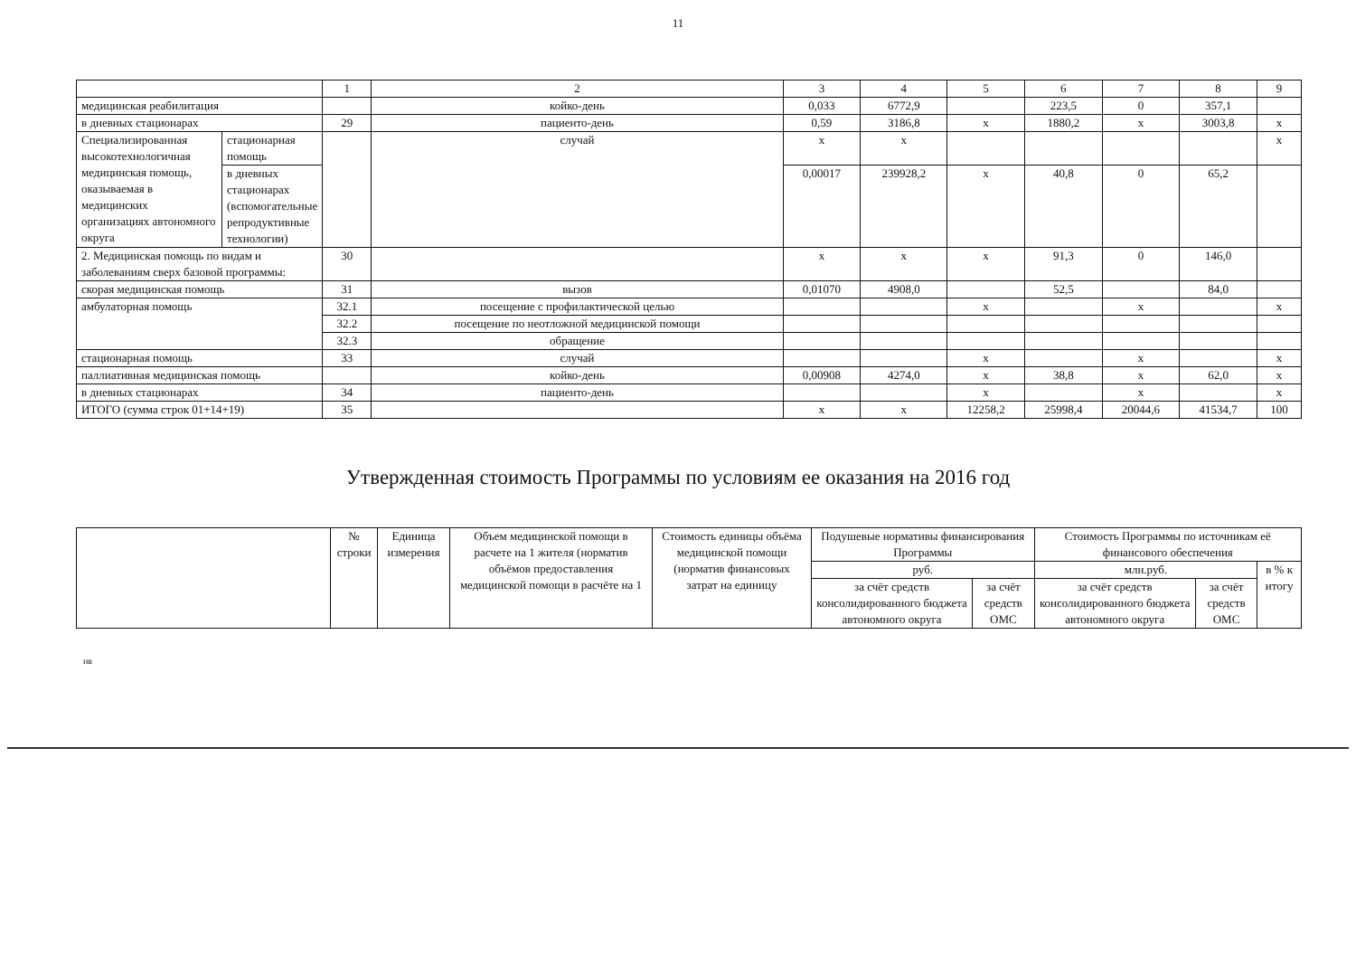11
| | | 1 | 2 | 3 | 4 | 5 | 6 | 7 | 8 | 9 |
| медицинская реабилитация | | | койко-день | 0,033 | 6772,9 | | 223,5 | 0 | 357,1 | |
| в дневных стационарах | | 29 | пациенто-день | 0,59 | 3186,8 | х | 1880,2 | х | 3003,8 | х |
| Специализированная высокотехнологичная медицинская помощь, оказываемая в медицинских организациях автономного округа | стационарная помощь | | случай | х | х | | | | | х |
| | в дневных стационарах (вспомогательные репродуктивные технологии) | | | 0,00017 | 239928,2 | х | 40,8 | 0 | 65,2 | |
| 2. Медицинская помощь по видам и заболеваниям сверх базовой программы: | | 30 | | х | х | х | 91,3 | 0 | 146,0 | |
| скорая медицинская помощь | | 31 | вызов | 0,01070 | 4908,0 | | 52,5 | | 84,0 | |
| амбулаторная помощь | | 32.1 | посещение с профилактической целью | | | х | | х | | х |
| | | 32.2 | посещение по неотложной медицинской помощи | | | | | | | |
| | | 32.3 | обращение | | | | | | | |
| стационарная помощь | | 33 | случай | | | х | | х | | х |
| паллиативная медицинская помощь | | | койко-день | 0,00908 | 4274,0 | х | 38,8 | х | 62,0 | х |
| в дневных стационарах | | 34 | пациенто-день | | | х | | х | | х |
| ИТОГО (сумма строк 01+14+19) | | 35 | | х | х | 12258,2 | 25998,4 | 20044,6 | 41534,7 | 100 |
Утвержденная стоимость Программы по условиям ее оказания на 2016 год
| | № строки | Единица измерения | Объем медицинской помощи в расчете на 1 жителя (норматив объёмов предоставления медицинской помощи в расчёте на 1 | Стоимость единицы объёма медицинской помощи (норматив финансовых затрат на единицу | Подушевые нормативы финансирования Программы | | Стоимость Программы по источникам её финансового обеспечения | | |
| --- | --- | --- | --- | --- | --- | --- | --- | --- | --- |
| | | | | | руб. | | млн.руб. | | в % к итогу |
| | | | | | за счёт средств консолидированного бюджета автономного округа | за счёт средств ОМС | за счёт средств консолидированного бюджета автономного округа | за счёт средств ОМС | |
нв